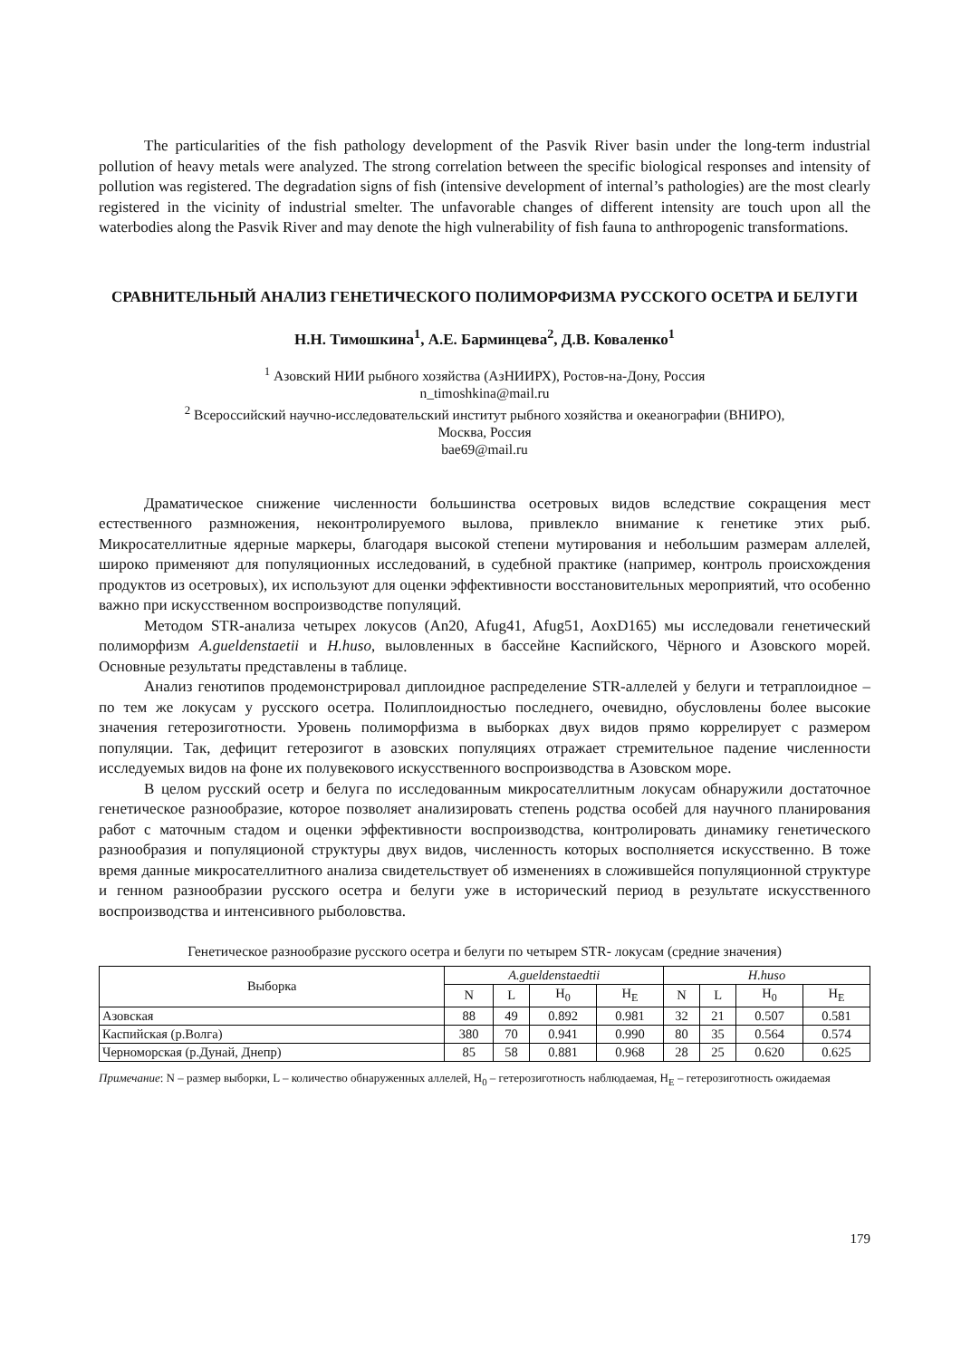The particularities of the fish pathology development of the Pasvik River basin under the long-term industrial pollution of heavy metals were analyzed. The strong correlation between the specific biological responses and intensity of pollution was registered. The degradation signs of fish (intensive development of internal’s pathologies) are the most clearly registered in the vicinity of industrial smelter. The unfavorable changes of different intensity are touch upon all the waterbodies along the Pasvik River and may denote the high vulnerability of fish fauna to anthropogenic transformations.
СРАВНИТЕЛЬНЫЙ АНАЛИЗ ГЕНЕТИЧЕСКОГО ПОЛИМОРФИЗМА РУССКОГО ОСЕТРА И БЕЛУГИ
Н.Н. Тимошкина<sup>1</sup>, А.Е. Барминцева<sup>2</sup>, Д.В. Коваленко<sup>1</sup>
<sup>1</sup> Азовский НИИ рыбного хозяйства (АзНИИРХ), Ростов-на-Дону, Россия
n_timoshkina@mail.ru
<sup>2</sup> Всероссийский научно-исследовательский институт рыбного хозяйства и океанографии (ВНИРО),
Москва, Россия
bae69@mail.ru
Драматическое снижение численности большинства осетровых видов вследствие сокращения мест естественного размножения, неконтролируемого вылова, привлекло внимание к генетике этих рыб. Микросателлитные ядерные маркеры, благодаря высокой степени мутирования и небольшим размерам аллелей, широко применяют для популяционных исследований, в судебной практике (например, контроль происхождения продуктов из осетровых), их используют для оценки эффективности восстановительных мероприятий, что особенно важно при искусственном воспроизводстве популяций.
Методом STR-анализа четырех локусов (An20, Afug41, Afug51, AoxD165) мы исследовали генетический полиморфизм A.gueldenstaetii и H.huso, выловленных в бассейне Каспийского, Чёрного и Азовского морей. Основные результаты представлены в таблице.
Анализ генотипов продемонстрировал диплоидное распределение STR-аллелей у белуги и тетраплоидное – по тем же локусам у русского осетра. Полиплоидностью последнего, очевидно, обусловлены более высокие значения гетерозиготности. Уровень полиморфизма в выборках двух видов прямо коррелирует с размером популяции. Так, дефицит гетерозигот в азовских популяциях отражает стремительное падение численности исследуемых видов на фоне их полувекового искусственного воспроизводства в Азовском море.
В целом русский осетр и белуга по исследованным микросателлитным локусам обнаружили достаточное генетическое разнообразие, которое позволяет анализировать степень родства особей для научного планирования работ с маточным стадом и оценки эффективности воспроизводства, контролировать динамику генетического разнообразия и популяционой структуры двух видов, численность которых восполняется искусственно. В тоже время данные микросателлитного анализа свидетельствует об изменениях в сложившейся популяционной структуре и генном разнообразии русского осетра и белуги уже в исторический период в результате искусственного воспроизводства и интенсивного рыболовства.
Генетическое разнообразие русского осетра и белуги по четырем STR- локусам (средние значения)
| Выборка | A.gueldenstaedtii | | | | H.huso | | | |
| --- | --- | --- | --- | --- | --- | --- | --- | --- |
| | N | L | H<sub>0</sub> | H<sub>E</sub> | N | L | H<sub>0</sub> | H<sub>E</sub> |
| Азовская | 88 | 49 | 0.892 | 0.981 | 32 | 21 | 0.507 | 0.581 |
| Каспийская (р.Волга) | 380 | 70 | 0.941 | 0.990 | 80 | 35 | 0.564 | 0.574 |
| Черноморская (р.Дунай, Днепр) | 85 | 58 | 0.881 | 0.968 | 28 | 25 | 0.620 | 0.625 |
Примечание: N – размер выборки, L – количество обнаруженных аллелей, H<sub>0</sub> – гетерозиготность наблюдаемая, H<sub>E</sub> – гетерозиготность ожидаемая
179